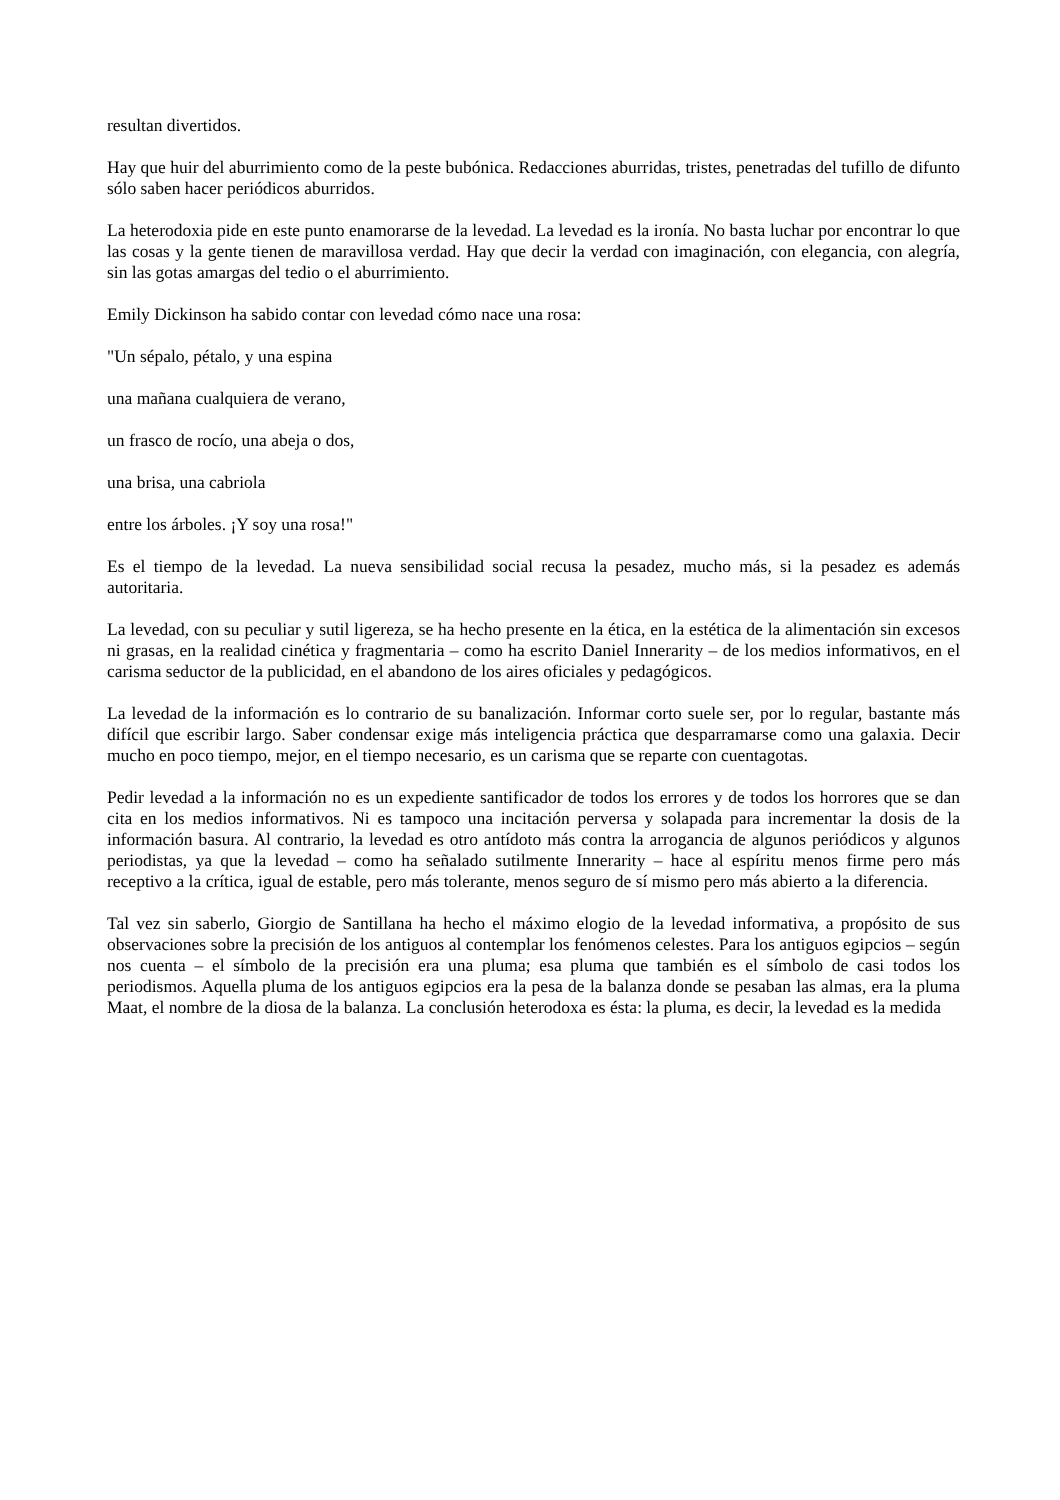resultan divertidos.
Hay que huir del aburrimiento como de la peste bubónica. Redacciones aburridas, tristes, penetradas del tufillo de difunto sólo saben hacer periódicos aburridos.
La heterodoxia pide en este punto enamorarse de la levedad. La levedad es la ironía. No basta luchar por encontrar lo que las cosas y la gente tienen de maravillosa verdad. Hay que decir la verdad con imaginación, con elegancia, con alegría, sin las gotas amargas del tedio o el aburrimiento.
Emily Dickinson ha sabido contar con levedad cómo nace una rosa:
"Un sépalo, pétalo, y una espina
una mañana cualquiera de verano,
un frasco de rocío, una abeja o dos,
una brisa, una cabriola
entre los árboles. ¡Y soy una rosa!"
Es el tiempo de la levedad. La nueva sensibilidad social recusa la pesadez, mucho más, si la pesadez es además autoritaria.
La levedad, con su peculiar y sutil ligereza, se ha hecho presente en la ética, en la estética de la alimentación sin excesos ni grasas, en la realidad cinética y fragmentaria – como ha escrito Daniel Innerarity – de los medios informativos, en el carisma seductor de la publicidad, en el abandono de los aires oficiales y pedagógicos.
La levedad de la información es lo contrario de su banalización. Informar corto suele ser, por lo regular, bastante más difícil que escribir largo. Saber condensar exige más inteligencia práctica que desparramarse como una galaxia. Decir mucho en poco tiempo, mejor, en el tiempo necesario, es un carisma que se reparte con cuentagotas.
Pedir levedad a la información no es un expediente santificador de todos los errores y de todos los horrores que se dan cita en los medios informativos. Ni es tampoco una incitación perversa y solapada para incrementar la dosis de la información basura. Al contrario, la levedad es otro antídoto más contra la arrogancia de algunos periódicos y algunos periodistas, ya que la levedad – como ha señalado sutilmente Innerarity – hace al espíritu menos firme pero más receptivo a la crítica, igual de estable, pero más tolerante, menos seguro de sí mismo pero más abierto a la diferencia.
Tal vez sin saberlo, Giorgio de Santillana ha hecho el máximo elogio de la levedad informativa, a propósito de sus observaciones sobre la precisión de los antiguos al contemplar los fenómenos celestes. Para los antiguos egipcios – según nos cuenta – el símbolo de la precisión era una pluma; esa pluma que también es el símbolo de casi todos los periodismos. Aquella pluma de los antiguos egipcios era la pesa de la balanza donde se pesaban las almas, era la pluma Maat, el nombre de la diosa de la balanza. La conclusión heterodoxa es ésta: la pluma, es decir, la levedad es la medida